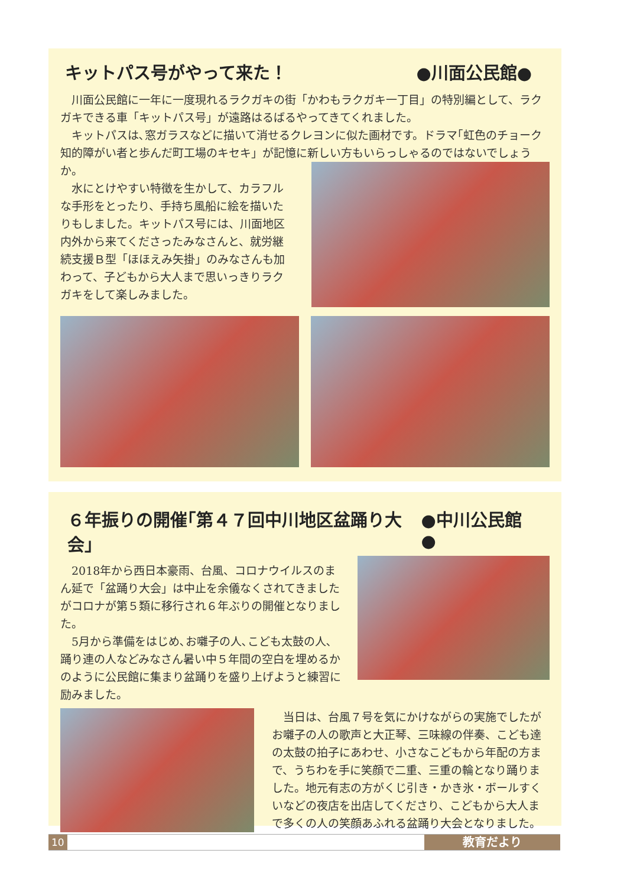キットパス号がやって来た！ ●川面公民館●
川面公民館に一年に一度現れるラクガキの街「かわもラクガキ一丁目」の特別編として、ラクガキできる車「キットパス号」が遠路はるばるやってきてくれました。
キットパスは､窓ガラスなどに描いて消せるクレヨンに似た画材です。ドラマ｢虹色のチョーク　知的障がい者と歩んだ町工場のキセキ」が記憶に新しい方もいらっしゃるのではないでしょうか。
水にとけやすい特徴を生かして、カラフルな手形をとったり、手持ち風船に絵を描いたりもしました。キットパス号には、川面地区内外から来てくださったみなさんと、就労継続支援Ｂ型「ほほえみ矢掛」のみなさんも加わって、子どもから大人まで思いっきりラクガキをして楽しみました。
６年振りの開催｢第４７回中川地区盆踊り大会」 ●中川公民館●
2018年から西日本豪雨、台風、コロナウイルスのまん延で「盆踊り大会」は中止を余儀なくされてきましたがコロナが第５類に移行され６年ぶりの開催となりました。
5月から準備をはじめ､お囃子の人､こども太鼓の人､踊り連の人などみなさん暑い中５年間の空白を埋めるかのように公民館に集まり盆踊りを盛り上げようと練習に励みました。
当日は、台風７号を気にかけながらの実施でしたがお囃子の人の歌声と大正琴、三味線の伴奏、こども達の太鼓の拍子にあわせ、小さなこどもから年配の方まで、うちわを手に笑顔で二重、三重の輪となり踊りました。地元有志の方がくじ引き・かき氷・ボールすくいなどの夜店を出店してくださり、こどもから大人まで多くの人の笑顔あふれる盆踊り大会となりました。
10 教育だより